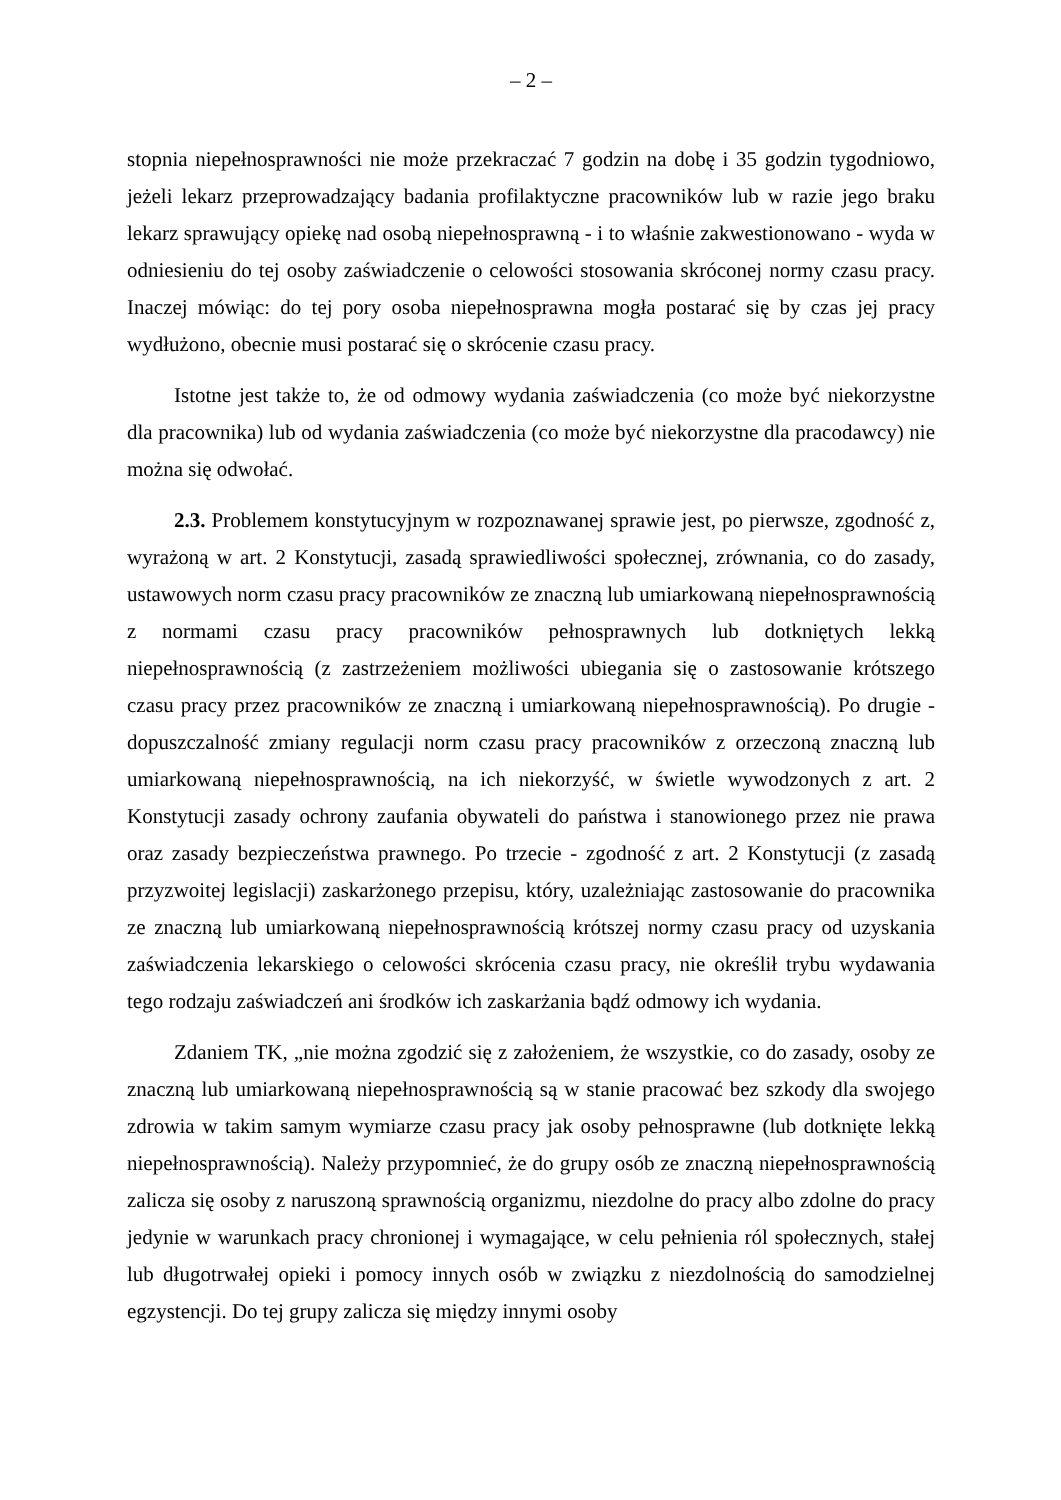– 2 –
stopnia niepełnosprawności nie może przekraczać 7 godzin na dobę i 35 godzin tygodniowo, jeżeli lekarz przeprowadzający badania profilaktyczne pracowników lub w razie jego braku lekarz sprawujący opiekę nad osobą niepełnosprawną - i to właśnie zakwestionowano - wyda w odniesieniu do tej osoby zaświadczenie o celowości stosowania skróconej normy czasu pracy. Inaczej mówiąc: do tej pory osoba niepełnosprawna mogła postarać się by czas jej pracy wydłużono, obecnie musi postarać się o skrócenie czasu pracy.
Istotne jest także to, że od odmowy wydania zaświadczenia (co może być niekorzystne dla pracownika) lub od wydania zaświadczenia (co może być niekorzystne dla pracodawcy) nie można się odwołać.
2.3. Problemem konstytucyjnym w rozpoznawanej sprawie jest, po pierwsze, zgodność z, wyrażoną w art. 2 Konstytucji, zasadą sprawiedliwości społecznej, zrównania, co do zasady, ustawowych norm czasu pracy pracowników ze znaczną lub umiarkowaną niepełnosprawnością z normami czasu pracy pracowników pełnosprawnych lub dotkniętych lekką niepełnosprawnością (z zastrzeżeniem możliwości ubiegania się o zastosowanie krótszego czasu pracy przez pracowników ze znaczną i umiarkowaną niepełnosprawnością). Po drugie - dopuszczalność zmiany regulacji norm czasu pracy pracowników z orzeczoną znaczną lub umiarkowaną niepełnosprawnością, na ich niekorzyść, w świetle wywodzonych z art. 2 Konstytucji zasady ochrony zaufania obywateli do państwa i stanowionego przez nie prawa oraz zasady bezpieczeństwa prawnego. Po trzecie - zgodność z art. 2 Konstytucji (z zasadą przyzwoitej legislacji) zaskarżonego przepisu, który, uzależniając zastosowanie do pracownika ze znaczną lub umiarkowaną niepełnosprawnością krótszej normy czasu pracy od uzyskania zaświadczenia lekarskiego o celowości skrócenia czasu pracy, nie określił trybu wydawania tego rodzaju zaświadczeń ani środków ich zaskarżania bądź odmowy ich wydania.
Zdaniem TK, „nie można zgodzić się z założeniem, że wszystkie, co do zasady, osoby ze znaczną lub umiarkowaną niepełnosprawnością są w stanie pracować bez szkody dla swojego zdrowia w takim samym wymiarze czasu pracy jak osoby pełnosprawne (lub dotknięte lekką niepełnosprawnością). Należy przypomnieć, że do grupy osób ze znaczną niepełnosprawnością zalicza się osoby z naruszoną sprawnością organizmu, niezdolne do pracy albo zdolne do pracy jedynie w warunkach pracy chronionej i wymagające, w celu pełnienia ról społecznych, stałej lub długotrwałej opieki i pomocy innych osób w związku z niezdolnością do samodzielnej egzystencji. Do tej grupy zalicza się między innymi osoby